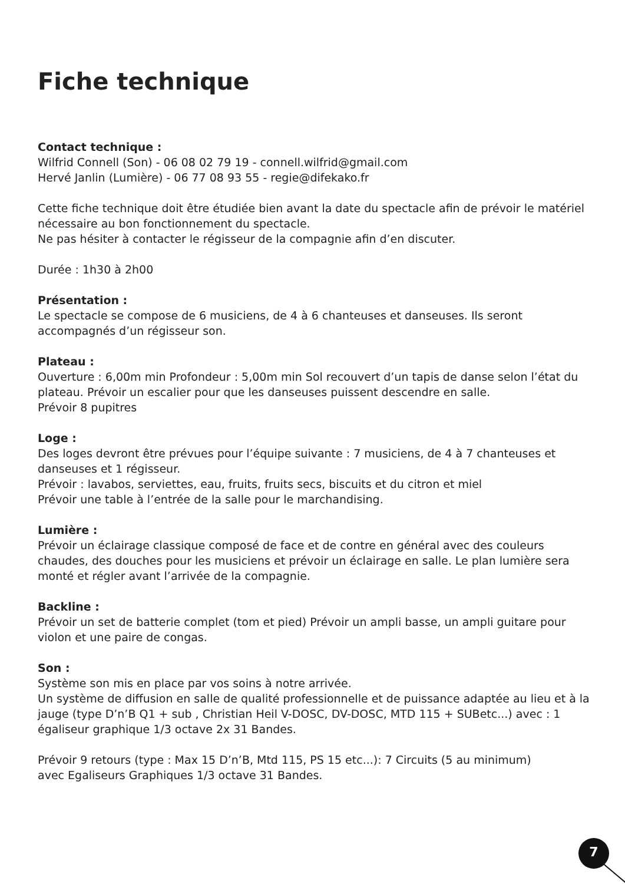Fiche technique
Contact technique :
Wilfrid Connell (Son) - 06 08 02 79 19 - connell.wilfrid@gmail.com
Hervé Janlin (Lumière) - 06 77 08 93 55 - regie@difekako.fr
Cette fiche technique doit être étudiée bien avant la date du spectacle afin de prévoir le matériel nécessaire au bon fonctionnement du spectacle.
Ne pas hésiter à contacter le régisseur de la compagnie afin d’en discuter.
Durée : 1h30 à 2h00
Présentation :
Le spectacle se compose de 6 musiciens, de 4 à 6 chanteuses et danseuses. Ils seront accompagnés d’un régisseur son.
Plateau :
Ouverture : 6,00m min Profondeur : 5,00m min Sol recouvert d’un tapis de danse selon l’état du plateau. Prévoir un escalier pour que les danseuses puissent descendre en salle.
Prévoir 8 pupitres
Loge :
Des loges devront être prévues pour l’équipe suivante : 7 musiciens, de 4 à 7 chanteuses et danseuses et 1 régisseur.
Prévoir : lavabos, serviettes, eau, fruits, fruits secs, biscuits et du citron et miel
Prévoir une table à l’entrée de la salle pour le marchandising.
Lumière :
Prévoir un éclairage classique composé de face et de contre en général avec des couleurs chaudes, des douches pour les musiciens et prévoir un éclairage en salle. Le plan lumière sera monté et régler avant l’arrivée de la compagnie.
Backline :
Prévoir un set de batterie complet (tom et pied) Prévoir un ampli basse, un ampli guitare pour violon et une paire de congas.
Son :
Système son mis en place par vos soins à notre arrivée.
Un système de diffusion en salle de qualité professionnelle et de puissance adaptée au lieu et à la jauge (type D’n’B Q1 + sub , Christian Heil V-DOSC, DV-DOSC, MTD 115 + SUBetc...) avec : 1 égaliseur graphique 1/3 octave 2x 31 Bandes.
Prévoir 9 retours (type : Max 15 D’n’B, Mtd 115, PS 15 etc...): 7 Circuits (5 au minimum)
avec Egaliseurs Graphiques 1/3 octave 31 Bandes.
7